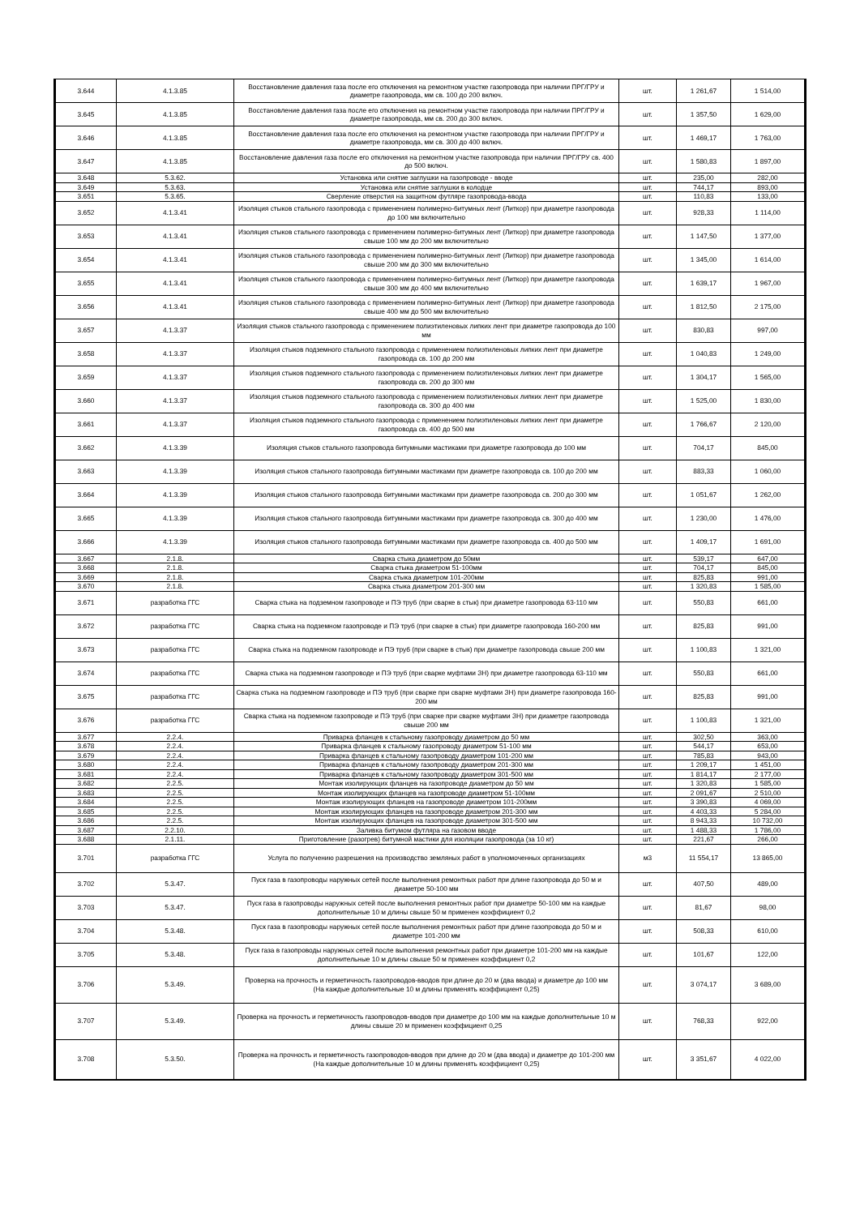| 3.644 | 4.1.3.85 | Восстановление давления газа после его отключения на ремонтном участке газопровода при наличии ПРГ/ГРУ и диаметре газопровода, мм св. 100 до 200 включ. | шт. | 1 261,67 | 1 514,00 |
| 3.645 | 4.1.3.85 | Восстановление давления газа после его отключения на ремонтном участке газопровода при наличии ПРГ/ГРУ и диаметре газопровода, мм св. 200 до 300 включ. | шт. | 1 357,50 | 1 629,00 |
| 3.646 | 4.1.3.85 | Восстановление давления газа после его отключения на ремонтном участке газопровода при наличии ПРГ/ГРУ и диаметре газопровода, мм св. 300 до 400 включ. | шт. | 1 469,17 | 1 763,00 |
| 3.647 | 4.1.3.85 | Восстановление давления газа после его отключения на ремонтном участке газопровода при наличии ПРГ/ГРУ св. 400 до 500 включ. | шт. | 1 580,83 | 1 897,00 |
| 3.648 | 5.3.62. | Установка или снятие заглушки на газопроводе - вводе | шт. | 235,00 | 282,00 |
| 3.649 | 5.3.63. | Установка или снятие заглушки в колодце | шт. | 744,17 | 893,00 |
| 3.651 | 5.3.65. | Сверление отверстия на защитном футляре газопровода-ввода | шт. | 110,83 | 133,00 |
| 3.652 | 4.1.3.41 | Изоляция стыков стального газопровода с применением полимерно-битумных лент (Литкор) при диаметре газопровода до 100 мм включительно | шт. | 928,33 | 1 114,00 |
| 3.653 | 4.1.3.41 | Изоляция стыков стального газопровода с применением полимерно-битумных лент (Литкор) при диаметре газопровода свыше 100 мм до 200 мм включительно | шт. | 1 147,50 | 1 377,00 |
| 3.654 | 4.1.3.41 | Изоляция стыков стального газопровода с применением полимерно-битумных лент (Литкор) при диаметре газопровода свыше 200 мм до 300 мм включительно | шт. | 1 345,00 | 1 614,00 |
| 3.655 | 4.1.3.41 | Изоляция стыков стального газопровода с применением полимерно-битумных лент (Литкор) при диаметре газопровода свыше 300 мм до 400 мм включительно | шт. | 1 639,17 | 1 967,00 |
| 3.656 | 4.1.3.41 | Изоляция стыков стального газопровода с применением полимерно-битумных лент (Литкор) при диаметре газопровода свыше 400 мм до 500 мм включительно | шт. | 1 812,50 | 2 175,00 |
| 3.657 | 4.1.3.37 | Изоляция стыков стального газопровода с применением полиэтиленовых липких лент при диаметре газопровода до 100 мм | шт. | 830,83 | 997,00 |
| 3.658 | 4.1.3.37 | Изоляция стыков подземного стального газопровода с применением полиэтиленовых липких лент при диаметре газопровода св. 100 до 200 мм | шт. | 1 040,83 | 1 249,00 |
| 3.659 | 4.1.3.37 | Изоляция стыков подземного стального газопровода с применением полиэтиленовых липких лент при диаметре газопровода св. 200 до 300 мм | шт. | 1 304,17 | 1 565,00 |
| 3.660 | 4.1.3.37 | Изоляция стыков подземного стального газопровода с применением полиэтиленовых липких лент при диаметре газопровода св. 300 до 400 мм | шт. | 1 525,00 | 1 830,00 |
| 3.661 | 4.1.3.37 | Изоляция стыков подземного стального газопровода с применением полиэтиленовых липких лент при диаметре газопровода св. 400 до 500 мм | шт. | 1 766,67 | 2 120,00 |
| 3.662 | 4.1.3.39 | Изоляция стыков стального газопровода битумными мастиками при диаметре газопровода до 100 мм | шт. | 704,17 | 845,00 |
| 3.663 | 4.1.3.39 | Изоляция стыков стального газопровода битумными мастиками при диаметре газопровода св. 100 до 200 мм | шт. | 883,33 | 1 060,00 |
| 3.664 | 4.1.3.39 | Изоляция стыков стального газопровода битумными мастиками при диаметре газопровода св. 200 до 300 мм | шт. | 1 051,67 | 1 262,00 |
| 3.665 | 4.1.3.39 | Изоляция стыков стального газопровода битумными мастиками при диаметре газопровода св. 300 до 400 мм | шт. | 1 230,00 | 1 476,00 |
| 3.666 | 4.1.3.39 | Изоляция стыков стального газопровода битумными мастиками при диаметре газопровода св. 400 до 500 мм | шт. | 1 409,17 | 1 691,00 |
| 3.667 | 2.1.8. | Сварка стыка диаметром до 50мм | шт. | 539,17 | 647,00 |
| 3.668 | 2.1.8. | Сварка стыка диаметром 51-100мм | шт. | 704,17 | 845,00 |
| 3.669 | 2.1.8. | Сварка стыка диаметром 101-200мм | шт. | 825,83 | 991,00 |
| 3.670 | 2.1.8. | Сварка стыка диаметром 201-300 мм | шт. | 1 320,83 | 1 585,00 |
| 3.671 | разработка ГГС | Сварка стыка на подземном газопроводе и ПЭ труб (при сварке в стык) при диаметре газопровода 63-110 мм | шт. | 550,83 | 661,00 |
| 3.672 | разработка ГГС | Сварка стыка на подземном газопроводе и ПЭ труб (при сварке в стык) при диаметре газопровода 160-200 мм | шт. | 825,83 | 991,00 |
| 3.673 | разработка ГГС | Сварка стыка на подземном газопроводе и ПЭ труб (при сварке в стык) при диаметре газопровода свыше 200 мм | шт. | 1 100,83 | 1 321,00 |
| 3.674 | разработка ГГС | Сварка стыка на подземном газопроводе и ПЭ труб (при сварке муфтами ЗН) при диаметре газопровода 63-110 мм | шт. | 550,83 | 661,00 |
| 3.675 | разработка ГГС | Сварка стыка на подземном газопроводе и ПЭ труб (при сварке при сварке муфтами ЗН) при диаметре газопровода 160-200 мм | шт. | 825,83 | 991,00 |
| 3.676 | разработка ГГС | Сварка стыка на подземном газопроводе и ПЭ труб (при сварке при сварке муфтами ЗН) при диаметре газопровода свыше 200 мм | шт. | 1 100,83 | 1 321,00 |
| 3.677 | 2.2.4. | Приварка фланцев к стальному газопроводу диаметром до 50 мм | шт. | 302,50 | 363,00 |
| 3.678 | 2.2.4. | Приварка фланцев к стальному газопроводу диаметром 51-100 мм | шт. | 544,17 | 653,00 |
| 3.679 | 2.2.4. | Приварка фланцев к стальному газопроводу диаметром 101-200 мм | шт. | 785,83 | 943,00 |
| 3.680 | 2.2.4. | Приварка фланцев к стальному газопроводу диаметром 201-300 мм | шт. | 1 209,17 | 1 451,00 |
| 3.681 | 2.2.4. | Приварка фланцев к стальному газопроводу диаметром 301-500 мм | шт. | 1 814,17 | 2 177,00 |
| 3.682 | 2.2.5. | Монтаж изолирующих фланцев на газопроводе диаметром до 50 мм | шт. | 1 320,83 | 1 585,00 |
| 3.683 | 2.2.5. | Монтаж изолирующих фланцев на газопроводе диаметром 51-100мм | шт. | 2 091,67 | 2 510,00 |
| 3.684 | 2.2.5. | Монтаж изолирующих фланцев на газопроводе диаметром 101-200мм | шт. | 3 390,83 | 4 069,00 |
| 3.685 | 2.2.5. | Монтаж изолирующих фланцев на газопроводе диаметром 201-300 мм | шт. | 4 403,33 | 5 284,00 |
| 3.686 | 2.2.5. | Монтаж изолирующих фланцев на газопроводе диаметром 301-500 мм | шт. | 8 943,33 | 10 732,00 |
| 3.687 | 2.2.10. | Заливка битумом футляра на газовом вводе | шт. | 1 488,33 | 1 786,00 |
| 3.688 | 2.1.11. | Приготовление (разогрев) битумной мастики для изоляции газопровода (за 10 кг) | шт. | 221,67 | 266,00 |
| 3.701 | разработка ГГС | Услуга по получению разрешения на производство земляных работ в уполномоченных организациях | м3 | 11 554,17 | 13 865,00 |
| 3.702 | 5.3.47. | Пуск газа в газопроводы наружных сетей после выполнения ремонтных работ при длине газопровода до 50 м и диаметре 50-100 мм | шт. | 407,50 | 489,00 |
| 3.703 | 5.3.47. | Пуск газа в газопроводы наружных сетей после выполнения ремонтных работ при диаметре 50-100 мм на каждые дополнительные 10 м длины свыше 50 м применен коэффициент 0,2 | шт. | 81,67 | 98,00 |
| 3.704 | 5.3.48. | Пуск газа в газопроводы наружных сетей после выполнения ремонтных работ при длине газопровода до 50 м и диаметре 101-200 мм | шт. | 508,33 | 610,00 |
| 3.705 | 5.3.48. | Пуск газа в газопроводы наружных сетей после выполнения ремонтных работ при диаметре 101-200 мм на каждые дополнительные 10 м длины свыше 50 м применен коэффициент 0,2 | шт. | 101,67 | 122,00 |
| 3.706 | 5.3.49. | Проверка на прочность и герметичность газопроводов-вводов при длине до 20 м (два ввода) и диаметре до 100 мм (На каждые дополнительные 10 м длины применять коэффициент 0,25) | шт. | 3 074,17 | 3 689,00 |
| 3.707 | 5.3.49. | Проверка на прочность и герметичность газопроводов-вводов при диаметре до 100 мм на каждые дополнительные 10 м длины свыше 20 м применен коэффициент 0,25 | шт. | 768,33 | 922,00 |
| 3.708 | 5.3.50. | Проверка на прочность и герметичность газопроводов-вводов при длине до 20 м (два ввода) и диаметре до 101-200 мм (На каждые дополнительные 10 м длины применять коэффициент 0,25) | шт. | 3 351,67 | 4 022,00 |